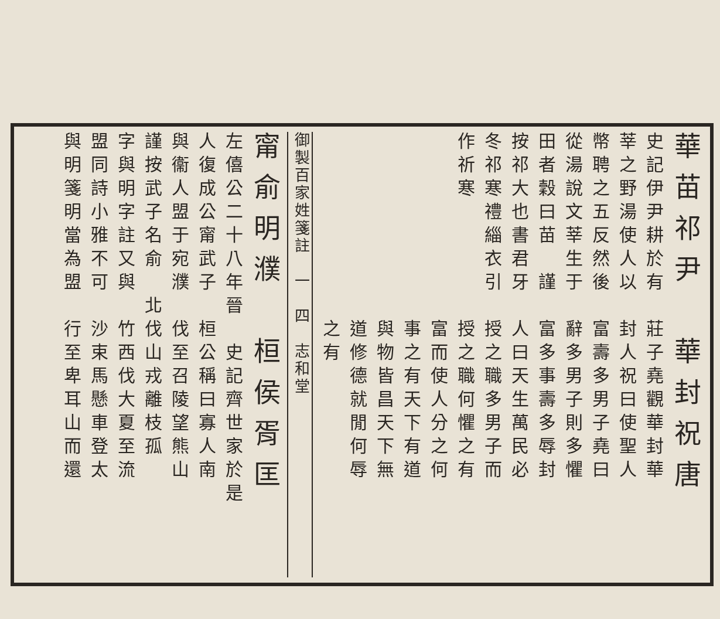華苗祁尹　華封祝唐
史記伊尹耕於有　莊子堯觀華封華
莘之野湯使人以　封人祝曰使聖人
幣聘之五反然後　富壽多男子堯曰
從湯說文莘生于　辭多男子則多懼
田者穀曰苗　謹　富多事壽多辱封
按祁大也書君牙　人曰天生萬民必
冬祁寒禮緇衣引　授之職多男子而
作祈寒　　　　　授之職何懼之有
　　　　　　　　富而使人分之何
　　　　　　　　事之有天下有道
　　　　　　　　與物皆昌天下無
　　　　　　　　道修德就閒何辱
　　　　　　　　之有
御製百家姓箋註　一　四　志和堂
甯俞明濮　桓侯胥匡
左僖公二十八年晉　史記齊世家於是
人復成公甯武子　桓公稱曰寡人南
與衞人盟于宛濮　伐至召陵望熊山
謹按武子名俞　北伐山戎離枝孤
字與明字註又與　竹西伐大夏至流
盟同詩小雅不可　沙束馬懸車登太
與明箋明當為盟　行至卑耳山而還